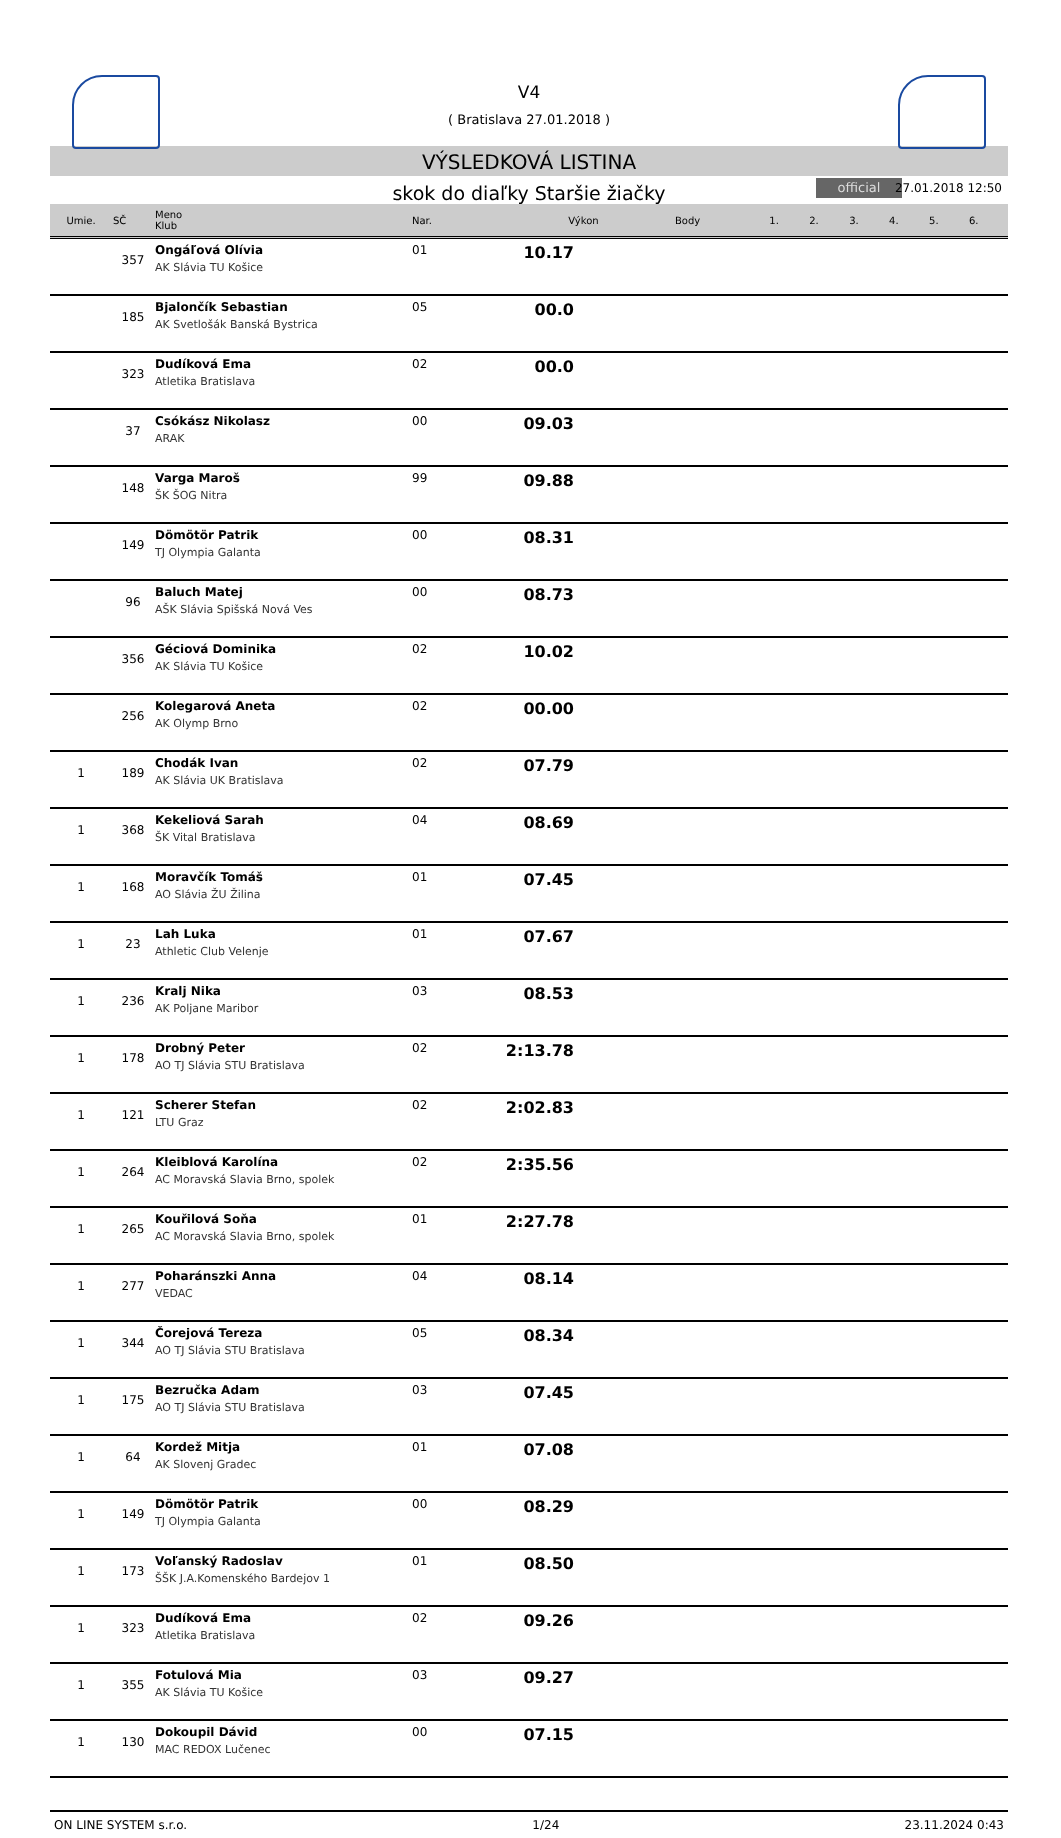V4
( Bratislava 27.01.2018 )
VÝSLEDKOVÁ LISTINA
skok do diaľky Staršie žiačky official 27.01.2018 12:50
| Umie. | SČ | Meno Klub | Nar. | Výkon | Body | 1. | 2. | 3. | 4. | 5. | 6. |
| --- | --- | --- | --- | --- | --- | --- | --- | --- | --- | --- | --- |
| | 357 | Ongáľová Olívia AK Slávia TU Košice | 01 | 10.17 | | | | | | | |
| | 185 | Bjalončík Sebastian AK Svetlošák Banská Bystrica | 05 | 00.0 | | | | | | | |
| | 323 | Dudíková Ema Atletika Bratislava | 02 | 00.0 | | | | | | | |
| | 37 | Csókász Nikolasz ARAK | 00 | 09.03 | | | | | | | |
| | 148 | Varga Maroš ŠK ŠOG Nitra | 99 | 09.88 | | | | | | | |
| | 149 | Dömötör Patrik TJ Olympia Galanta | 00 | 08.31 | | | | | | | |
| | 96 | Baluch Matej AŠK Slávia Spišská Nová Ves | 00 | 08.73 | | | | | | | |
| | 356 | Géciová Dominika AK Slávia TU Košice | 02 | 10.02 | | | | | | | |
| | 256 | Kolegarová Aneta AK Olymp Brno | 02 | 00.00 | | | | | | | |
| 1 | 189 | Chodák Ivan AK Slávia UK Bratislava | 02 | 07.79 | | | | | | | |
| 1 | 368 | Kekeliová Sarah ŠK Vital Bratislava | 04 | 08.69 | | | | | | | |
| 1 | 168 | Moravčík Tomáš AO Slávia ŽU Žilina | 01 | 07.45 | | | | | | | |
| 1 | 23 | Lah Luka Athletic Club Velenje | 01 | 07.67 | | | | | | | |
| 1 | 236 | Kralj Nika AK Poljane Maribor | 03 | 08.53 | | | | | | | |
| 1 | 178 | Drobný Peter AO TJ Slávia STU Bratislava | 02 | 2:13.78 | | | | | | | |
| 1 | 121 | Scherer Stefan LTU Graz | 02 | 2:02.83 | | | | | | | |
| 1 | 264 | Kleiblová Karolína AC Moravská Slavia Brno, spolek | 02 | 2:35.56 | | | | | | | |
| 1 | 265 | Kouřilová Soňa AC Moravská Slavia Brno, spolek | 01 | 2:27.78 | | | | | | | |
| 1 | 277 | Poharánszki Anna VEDAC | 04 | 08.14 | | | | | | | |
| 1 | 344 | Čorejová Tereza AO TJ Slávia STU Bratislava | 05 | 08.34 | | | | | | | |
| 1 | 175 | Bezručka Adam AO TJ Slávia STU Bratislava | 03 | 07.45 | | | | | | | |
| 1 | 64 | Kordež Mitja AK Slovenj Gradec | 01 | 07.08 | | | | | | | |
| 1 | 149 | Dömötör Patrik TJ Olympia Galanta | 00 | 08.29 | | | | | | | |
| 1 | 173 | Voľanský Radoslav ŠŠK J.A.Komenského Bardejov 1 | 01 | 08.50 | | | | | | | |
| 1 | 323 | Dudíková Ema Atletika Bratislava | 02 | 09.26 | | | | | | | |
| 1 | 355 | Fotulová Mia AK Slávia TU Košice | 03 | 09.27 | | | | | | | |
| 1 | 130 | Dokoupil Dávid MAC REDOX Lučenec | 00 | 07.15 | | | | | | | |
ON LINE SYSTEM s.r.o. 1/24 23.11.2024 0:43